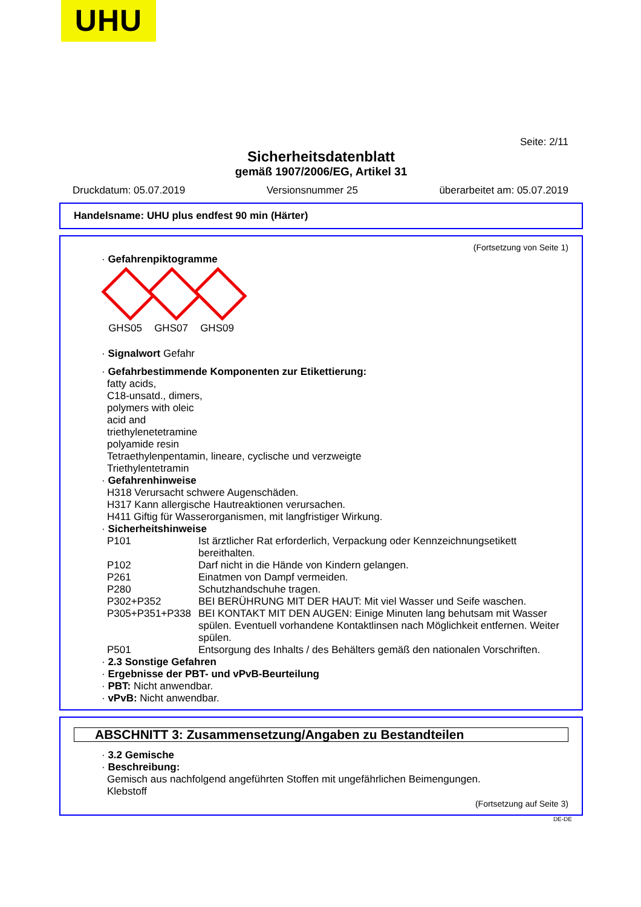UHU
Seite: 2/11
Sicherheitsdatenblatt
gemäß 1907/2006/EG, Artikel 31
Druckdatum: 05.07.2019 Versionsnummer 25 überarbeitet am: 05.07.2019
Handelsname: UHU plus endfest 90 min (Härter)
(Fortsetzung von Seite 1)
· Gefahrenpiktogramme
GHS05 GHS07 GHS09
· Signalwort Gefahr
· Gefahrbestimmende Komponenten zur Etikettierung:
fatty acids,
C18-unsatd., dimers,
polymers with oleic
acid and
triethylenetetramine
polyamide resin
Tetraethylenpentamin, lineare, cyclische und verzweigte
Triethylentetramin
· Gefahrenhinweise
H318 Verursacht schwere Augenschäden.
H317 Kann allergische Hautreaktionen verursachen.
H411 Giftig für Wasserorganismen, mit langfristiger Wirkung.
· Sicherheitshinweise
P101 Ist ärztlicher Rat erforderlich, Verpackung oder Kennzeichnungsetikett bereithalten.
P102 Darf nicht in die Hände von Kindern gelangen.
P261 Einatmen von Dampf vermeiden.
P280 Schutzhandschuhe tragen.
P302+P352 BEI BERÜHRUNG MIT DER HAUT: Mit viel Wasser und Seife waschen.
P305+P351+P338 BEI KONTAKT MIT DEN AUGEN: Einige Minuten lang behutsam mit Wasser spülen. Eventuell vorhandene Kontaktlinsen nach Möglichkeit entfernen. Weiter spülen.
P501 Entsorgung des Inhalts / des Behälters gemäß den nationalen Vorschriften.
· 2.3 Sonstige Gefahren
· Ergebnisse der PBT- und vPvB-Beurteilung
· PBT: Nicht anwendbar.
· vPvB: Nicht anwendbar.
ABSCHNITT 3: Zusammensetzung/Angaben zu Bestandteilen
· 3.2 Gemische
· Beschreibung:
Gemisch aus nachfolgend angeführten Stoffen mit ungefährlichen Beimengungen.
Klebstoff
(Fortsetzung auf Seite 3)
DE-DE